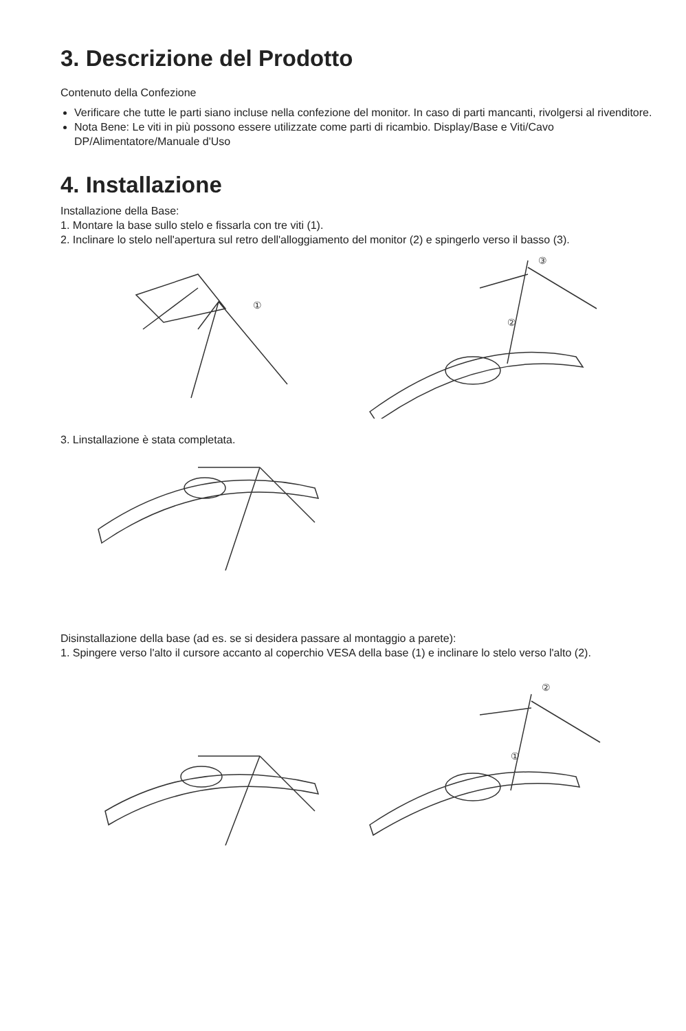3. Descrizione del Prodotto
Contenuto della Confezione
Verificare che tutte le parti siano incluse nella confezione del monitor. In caso di parti mancanti, rivolgersi al rivenditore.
Nota Bene: Le viti in più possono essere utilizzate come parti di ricambio. Display/Base e Viti/Cavo DP/Alimentatore/Manuale d'Uso
4. Installazione
Installazione della Base:
1. Montare la base sullo stelo e fissarla con tre viti (1).
2. Inclinare lo stelo nell'apertura sul retro dell'alloggiamento del monitor (2) e spingerlo verso il basso (3).
①
③
②
3. Linstallazione è stata completata.
Disinstallazione della base (ad es. se si desidera passare al montaggio a parete):
1. Spingere verso l'alto il cursore accanto al coperchio VESA della base (1) e inclinare lo stelo verso l'alto (2).
②
①